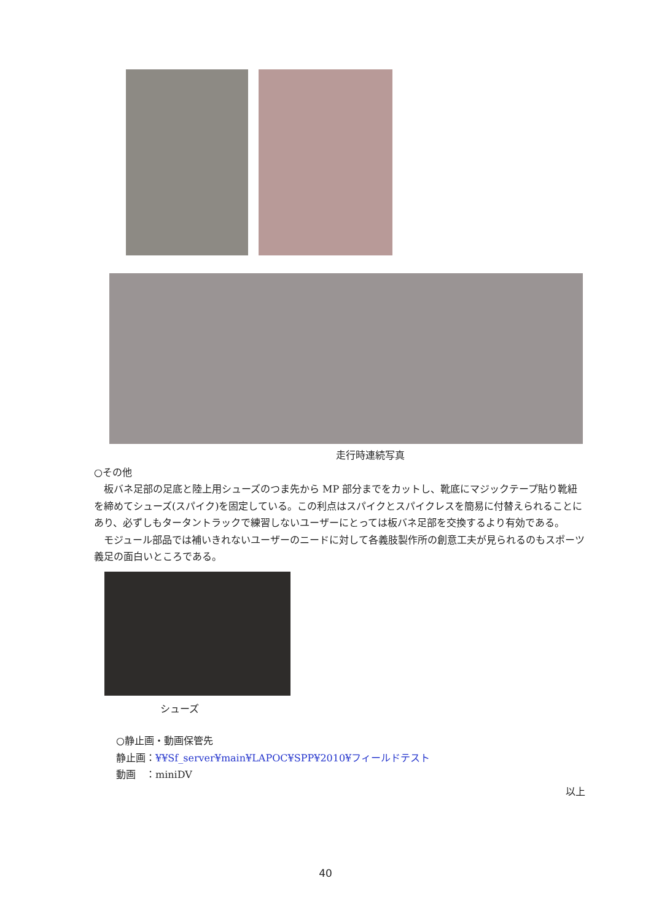走行時連続写真
○その他
板バネ足部の足底と陸上用シューズのつま先から MP 部分までをカットし、靴底にマジックテープ貼り靴紐を締めてシューズ(スパイク)を固定している。この利点はスパイクとスパイクレスを簡易に付替えられることにあり、必ずしもタータントラックで練習しないユーザーにとっては板バネ足部を交換するより有効である。
モジュール部品では補いきれないユーザーのニードに対して各義肢製作所の創意工夫が見られるのもスポーツ義足の面白いところである。
シューズ
○静止画・動画保管先
静止画：¥¥Sf_server¥main¥LAPOC¥SPP¥2010¥フィールドテスト
動画　：miniDV
以上
40